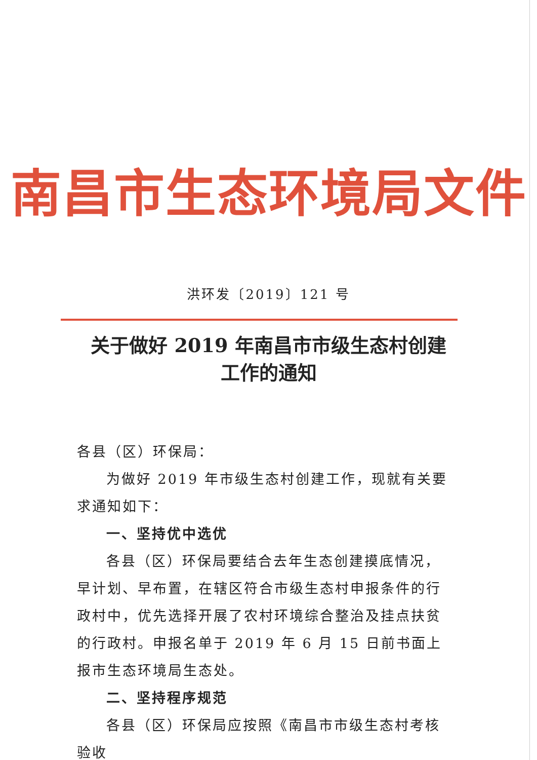南昌市生态环境局文件
洪环发〔2019〕121 号
关于做好 2019 年南昌市市级生态村创建
工作的通知
各县（区）环保局：
为做好 2019 年市级生态村创建工作，现就有关要求通知如下：
一、坚持优中选优
各县（区）环保局要结合去年生态创建摸底情况，早计划、早布置，在辖区符合市级生态村申报条件的行政村中，优先选择开展了农村环境综合整治及挂点扶贫的行政村。申报名单于 2019 年 6 月 15 日前书面上报市生态环境局生态处。
二、坚持程序规范
各县（区）环保局应按照《南昌市市级生态村考核验收